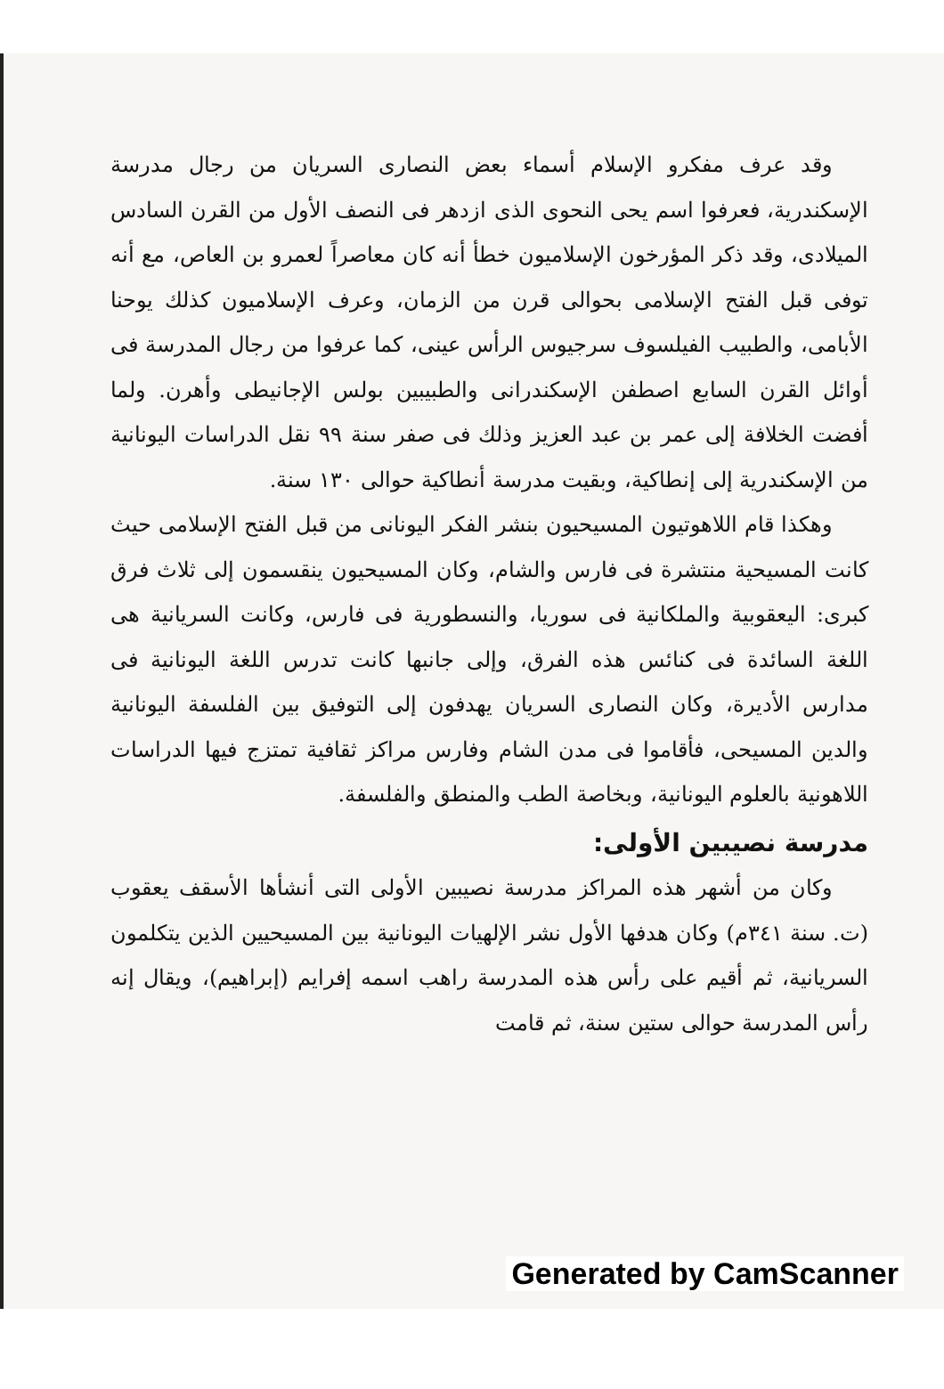وقد عرف مفكرو الإسلام أسماء بعض النصارى السريان من رجال مدرسة الإسكندرية، فعرفوا اسم يحى النحوى الذى ازدهر فى النصف الأول من القرن السادس الميلادى، وقد ذكر المؤرخون الإسلاميون خطأ أنه كان معاصراً لعمرو بن العاص، مع أنه توفى قبل الفتح الإسلامى بحوالى قرن من الزمان، وعرف الإسلاميون كذلك يوحنا الأبامى، والطبيب الفيلسوف سرجيوس الرأس عينى، كما عرفوا من رجال المدرسة فى أوائل القرن السابع اصطفن الإسكندرانى والطبيبين بولس الإجانيطى وأهرن. ولما أفضت الخلافة إلى عمر بن عبد العزيز وذلك فى صفر سنة ٩٩ نقل الدراسات اليونانية من الإسكندرية إلى إنطاكية، وبقيت مدرسة أنطاكية حوالى ١٣٠ سنة.
وهكذا قام اللاهوتيون المسيحيون بنشر الفكر اليونانى من قبل الفتح الإسلامى حيث كانت المسيحية منتشرة فى فارس والشام، وكان المسيحيون ينقسمون إلى ثلاث فرق كبرى: اليعقوبية والملكانية فى سوريا، والنسطورية فى فارس، وكانت السريانية هى اللغة السائدة فى كنائس هذه الفرق، وإلى جانبها كانت تدرس اللغة اليونانية فى مدارس الأديرة، وكان النصارى السريان يهدفون إلى التوفيق بين الفلسفة اليونانية والدين المسيحى، فأقاموا فى مدن الشام وفارس مراكز ثقافية تمتزج فيها الدراسات اللاهونية بالعلوم اليونانية، وبخاصة الطب والمنطق والفلسفة.
مدرسة نصيبين الأولى:
وكان من أشهر هذه المراكز مدرسة نصيبين الأولى التى أنشأها الأسقف يعقوب (ت. سنة ٣٤١م) وكان هدفها الأول نشر الإلهيات اليونانية بين المسيحيين الذين يتكلمون السريانية، ثم أقيم على رأس هذه المدرسة راهب اسمه إفرايم (إبراهيم)، ويقال إنه رأس المدرسة حوالى ستين سنة، ثم قامت
Generated by CamScanner